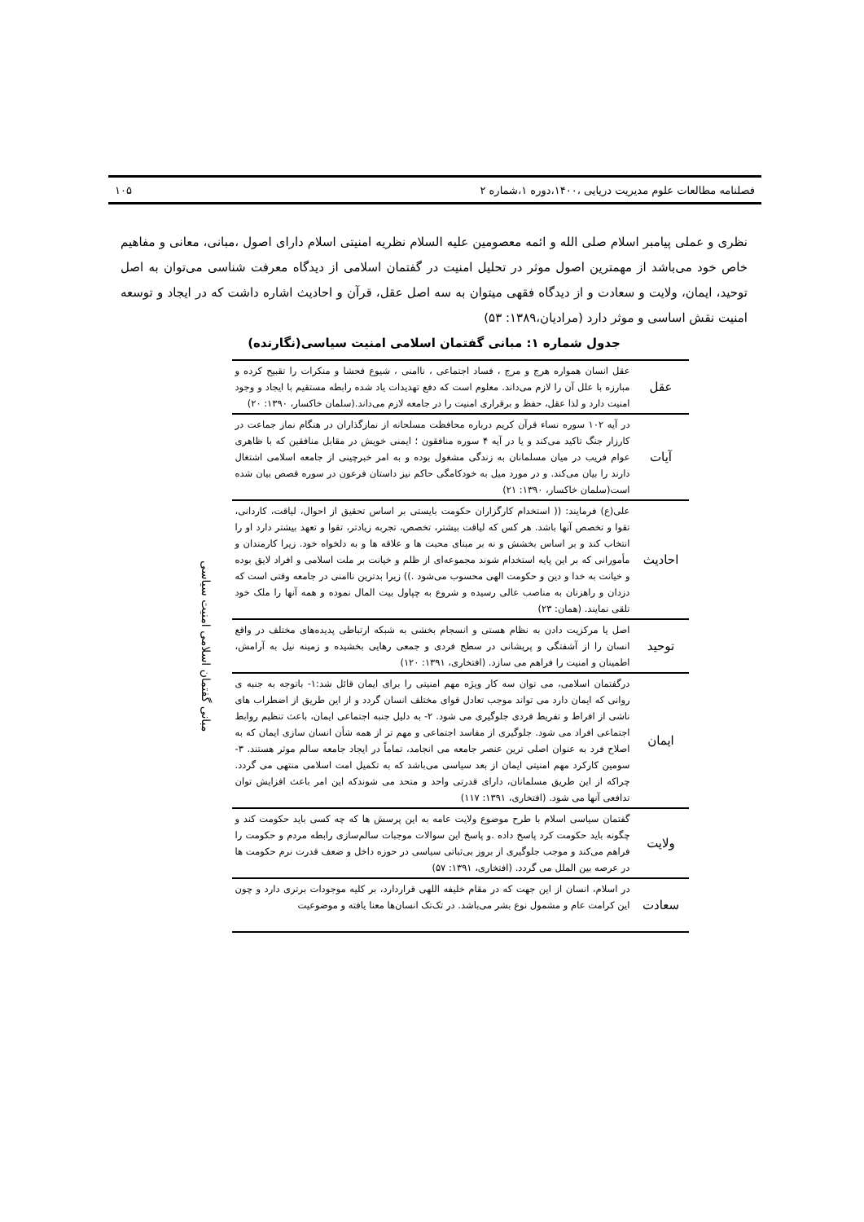فصلنامه مطالعات علوم مدیریت دریایی ،۱۴۰۰،دوره ۱،شماره ۲ ۱۰۵
نظری و عملی پیامبر اسلام صلی الله و ائمه معصومین علیه السلام نظریه امنیتی اسلام دارای اصول ،مبانی، معانی و مفاهیم خاص خود می‌باشد از مهمترین اصول موثر در تحلیل امنیت در گفتمان اسلامی از دیدگاه معرفت شناسی می‌توان به اصل توحید، ایمان، ولایت و سعادت و از دیدگاه فقهی میتوان به سه اصل عقل، قرآن و احادیث اشاره داشت که در ایجاد و توسعه امنیت نقش اساسی و موثر دارد (مرادیان،۱۳۸۹: ۵۳)
جدول شماره ۱: مبانی گفتمان اسلامی امنیت سیاسی(نگارنده)
| عقل | عقل انسان همواره هرج و مرج ، فساد اجتماعی ، ناامنی ، شیوع فحشا و منکرات را تقبیح کرده و مبارزه با علل آن را لازم می‌داند. معلوم است که دفع تهدیدات یاد شده رابطه مستقیم با ایجاد و وجود امنیت دارد و لذا عقل، حفظ و برقراری امنیت را در جامعه لازم می‌داند.(سلمان خاکسار، ۱۳۹۰: ۲۰) | مبانی گفتمان اسلامی امنیت سیاسی |
| آیات | در آیه ۱۰۲ سوره نساء قرآن کریم درباره محافظت مسلحانه از نمازگذاران در هنگام نماز جماعت در کارزار جنگ تاکید می‌کند و یا در آیه ۴ سوره منافقون ؛ ایمنی خویش در مقابل منافقین که با ظاهری عوام فریب در میان مسلمانان به زندگی مشغول بوده و به امر خبرچینی از جامعه اسلامی اشتغال دارند را بیان می‌کند. و در مورد میل به خودکامگی حاکم نیز داستان فرعون در سوره قصص بیان شده است(سلمان خاکسار، ۱۳۹۰: ۲۱) | |
| احادیث | علی(ع) فرمایند: (( استخدام کارگزاران حکومت بایستی بر اساس تحقیق از احوال، لیاقت، کاردانی، تقوا و تخصص آنها باشد. هر کس که لیاقت بیشتر، تخصص، تجربه زیادتر، تقوا و تعهد بیشتر دارد او را انتخاب کند و بر اساس بخشش و نه بر مبنای محبت ها و علاقه ها و به دلخواه خود. زیرا کارمندان و مأمورانی که بر این پایه استخدام شوند مجموعه‌ای از ظلم و خیانت بر ملت اسلامی و افراد لایق بوده و خیانت به خدا و دین و حکومت الهی محسوب می‌شود .)) زیرا بدترین ناامنی در جامعه وقتی است که دزدان و راهزنان به مناصب عالی رسیده و شروع به چپاول بیت المال نموده و همه آنها را ملک خود تلقی نمایند. (همان: ۲۳) | |
| توحید | اصل یا مرکزیت دادن به نظام هستی و انسجام بخشی به شبکه ارتباطی پدیده‌های مختلف در واقع انسان را از آشفتگی و پریشانی در سطح فردی و جمعی رهایی بخشیده و زمینه نیل به آرامش، اطمینان و امنیت را فراهم می سازد. (افتخاری، ۱۳۹۱: ۱۲۰) | |
| ایمان | درگفتمان اسلامی، می توان سه کار ویژه مهم امنیتی را برای ایمان قائل شد:۱- باتوجه به جنبه ی روانی که ایمان دارد می تواند موجب تعادل قوای مختلف انسان گردد و از این طریق از اضطراب های ناشی از افراط و تفریط فردی جلوگیری می شود. ۲- به دلیل جنبه اجتماعی ایمان، باعث تنظیم روابط اجتماعی افراد می شود. جلوگیری از مفاسد اجتماعی و مهم تر از همه شأن انسان سازی ایمان که به اصلاح فرد به عنوان اصلی ترین عنصر جامعه می انجامد، تماماً در ایجاد جامعه سالم موثر هستند. ۳- سومین کارکرد مهم امنیتی ایمان از بعد سیاسی می‌باشد که به تکمیل امت اسلامی منتهی می گردد. چراکه از این طریق مسلمانان، دارای قدرتی واحد و متحد می شوندکه این امر باعث افزایش توان تدافعی آنها می شود. (افتخاری، ۱۳۹۱: ۱۱۷) | |
| ولایت | گفتمان سیاسی اسلام با طرح موضوع ولایت عامه به این پرسش ها که چه کسی باید حکومت کند و چگونه باید حکومت کرد پاسخ داده .و پاسخ این سوالات موجبات سالم‌سازی رابطه مردم و حکومت را فراهم می‌کند و موجب جلوگیری از بروز بی‌ثباتی سیاسی در حوزه داخل و ضعف قدرت نرم حکومت ها در عرصه بین الملل می گردد. (افتخاری، ۱۳۹۱: ۵۷) | |
| سعادت | در اسلام، انسان از این جهت که در مقام خلیفه اللهی قراردارد، بر کلیه موجودات برتری دارد و چون این کرامت عام و مشمول نوع بشر می‌باشد. در تک‌تک انسان‌ها معنا یافته و موضوعیت | |